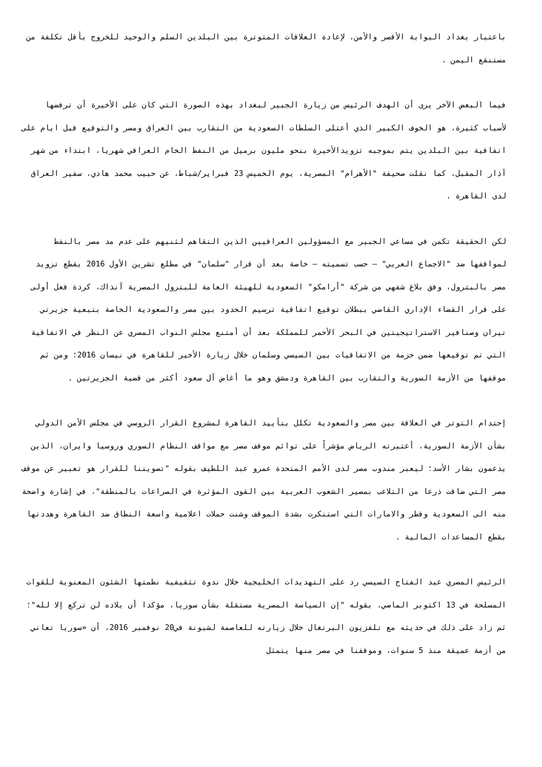باعتبار بغداد البوابة الأقصر والأمن، لإعادة العلاقات المتوترة بين البلدين السلم والوحيد للخروج بأقل تكلفة من مستنقع اليمن .
فيما البعض الآخر يرى أن الهدف الرئيس من زيارة الجبير لبغداد بهذه الصورة التي كان على الأخيرة أن ترفضها لأسباب كثيرة، هو الخوف الكبير الذي أعتلى السلطات السعودية من التقارب بين العراق ومصر والتوقيع قبل ايام على اتفاقية بين البلدين يتم بموجبه تزويدالأخيرة بنحو مليون برميل من النفط الخام العراقي شهريا، ابتداء من شهر آذار المقبل، كما نقلت صحيفة "الأهرام" المصرية، يوم الخميس 23 فبراير/شباط، عن حبيب محمد هادي، سفير العراق لدى القاهرة .
لكن الحقيقة تكمن في مساعي الجبير مع المسؤولين العراقيين الذين التقاهم لثنيهم على عدم مد مصر بالنفط لمواقفها ضد "الاجماع العربي" – حسب تسميته – خاصة بعد أن قرار "سلمان" في مطلع تشرين الأول 2016 بقطع تزويد مصر بالبترول، وفق بلاغ شفهي من شركة "أرامكو" السعودية للهيئة العامة للبترول المصرية آنذاك، كردة فعل أولى على قرار القضاء الإداري القاضي ببطلان توقيع اتفاقية ترسيم الحدود بين مصر والسعودية الخاصة بتبعية جزيرتي تيران وصنافير الاستراتيجيتين في البحر الأحمر للمملكة بعد أن أمتنع مجلس النواب المصري عن النظر في الاتفاقية التي تم توقيعها ضمن حزمة من الاتفاقيات بين السيسي وسلمان خلال زيارة الأخير للقاهرة في نيسان 2016؛ ومن ثم موقفها من الأزمة السورية والتقارب بين القاهرة ودمشق وهو ما أغاض آل سعود أكثر من قضية الجزيرتين .
إحتدام التوتر في العلاقة بين مصر والسعودية تكلل بتأييد القاهرة لمشروع القرار الروسي في مجلس الأمن الدولي بشأن الأزمة السورية، أعتبرته الرياض مؤشراً على توائم موقف مصر مع مواقف النظام السوري وروسيا وايران، الذين يدعمون بشار الأسد؛ ليعبر مندوب مصر لدى الأمم المتحدة عمرو عبد اللطيف بقوله "تصويتنا للقرار هو تعبير عن موقف مصر التي ضاقت ذرعا من التلاعب بمصير الشعوب العربية بين القوى المؤثرة في الصراعات بالمنطقة"، في إشارة واضحة منه الى السعودية وقطر والامارات التي استنكرت بشدة الموقف وشنت حملات اعلامية واسعة النطاق ضد القاهرة وهددتها بقطع المساعدات المالية .
الرئيس المصري عبد الفتاح السيسي رد على التهديدات الخليجية خلال ندوة تثقيفية نظمتها الشئون المعنوية للقوات المسلحة في 13 اكتوبر الماضي، بقوله "إن السياسة المصرية مستقلة بشأن سوريا، مؤكدا أن بلاده لن تركع إلا لله"؛ ثم زاد على ذلك في حديثه مع تلفزيون البرتغال خلال زيارته للعاصمة لشبونة في20 نوفمبر 2016، أن «سوريا تعاني من أزمة عميقة منذ 5 سنوات، وموقفنا في مصر منها يتمثل